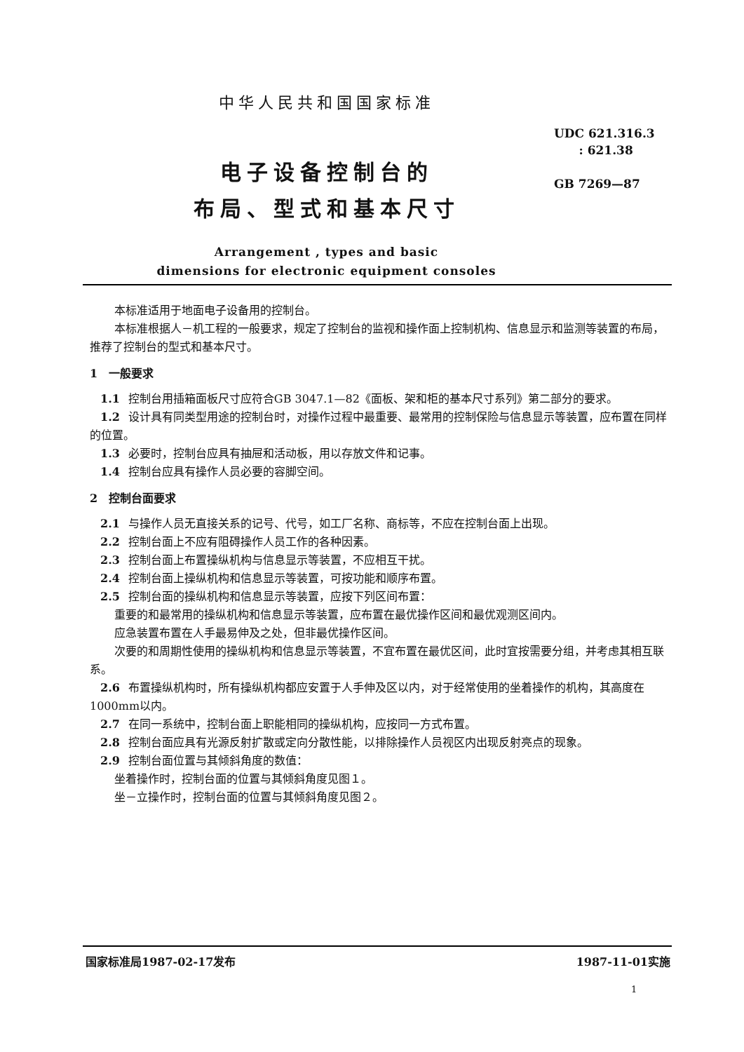中华人民共和国国家标准
UDC 621.316.3
: 621.38
GB 7269—87
电子设备控制台的
布局、型式和基本尺寸
Arrangement , types and basic
dimensions for electronic equipment consoles
本标准适用于地面电子设备用的控制台。
本标准根据人－机工程的一般要求，规定了控制台的监视和操作面上控制机构、信息显示和监测等装置的布局，推荐了控制台的型式和基本尺寸。
1　一般要求
1.1 控制台用插箱面板尺寸应符合GB 3047.1—82《面板、架和柜的基本尺寸系列》第二部分的要求。
1.2 设计具有同类型用途的控制台时，对操作过程中最重要、最常用的控制保险与信息显示等装置，应布置在同样的位置。
1.3 必要时，控制台应具有抽屉和活动板，用以存放文件和记事。
1.4 控制台应具有操作人员必要的容脚空间。
2　控制台面要求
2.1 与操作人员无直接关系的记号、代号，如工厂名称、商标等，不应在控制台面上出现。
2.2 控制台面上不应有阻碍操作人员工作的各种因素。
2.3 控制台面上布置操纵机构与信息显示等装置，不应相互干扰。
2.4 控制台面上操纵机构和信息显示等装置，可按功能和顺序布置。
2.5 控制台面的操纵机构和信息显示等装置，应按下列区间布置：
重要的和最常用的操纵机构和信息显示等装置，应布置在最优操作区间和最优观测区间内。
应急装置布置在人手最易伸及之处，但非最优操作区间。
次要的和周期性使用的操纵机构和信息显示等装置，不宜布置在最优区间，此时宜按需要分组，并考虑其相互联系。
2.6 布置操纵机构时，所有操纵机构都应安置于人手伸及区以内，对于经常使用的坐着操作的机构，其高度在1000mm以内。
2.7 在同一系统中，控制台面上职能相同的操纵机构，应按同一方式布置。
2.8 控制台面应具有光源反射扩散或定向分散性能，以排除操作人员视区内出现反射亮点的现象。
2.9 控制台面位置与其倾斜角度的数值：
坐着操作时，控制台面的位置与其倾斜角度见图１。
坐－立操作时，控制台面的位置与其倾斜角度见图２。
国家标准局1987-02-17发布 1987-11-01实施
1